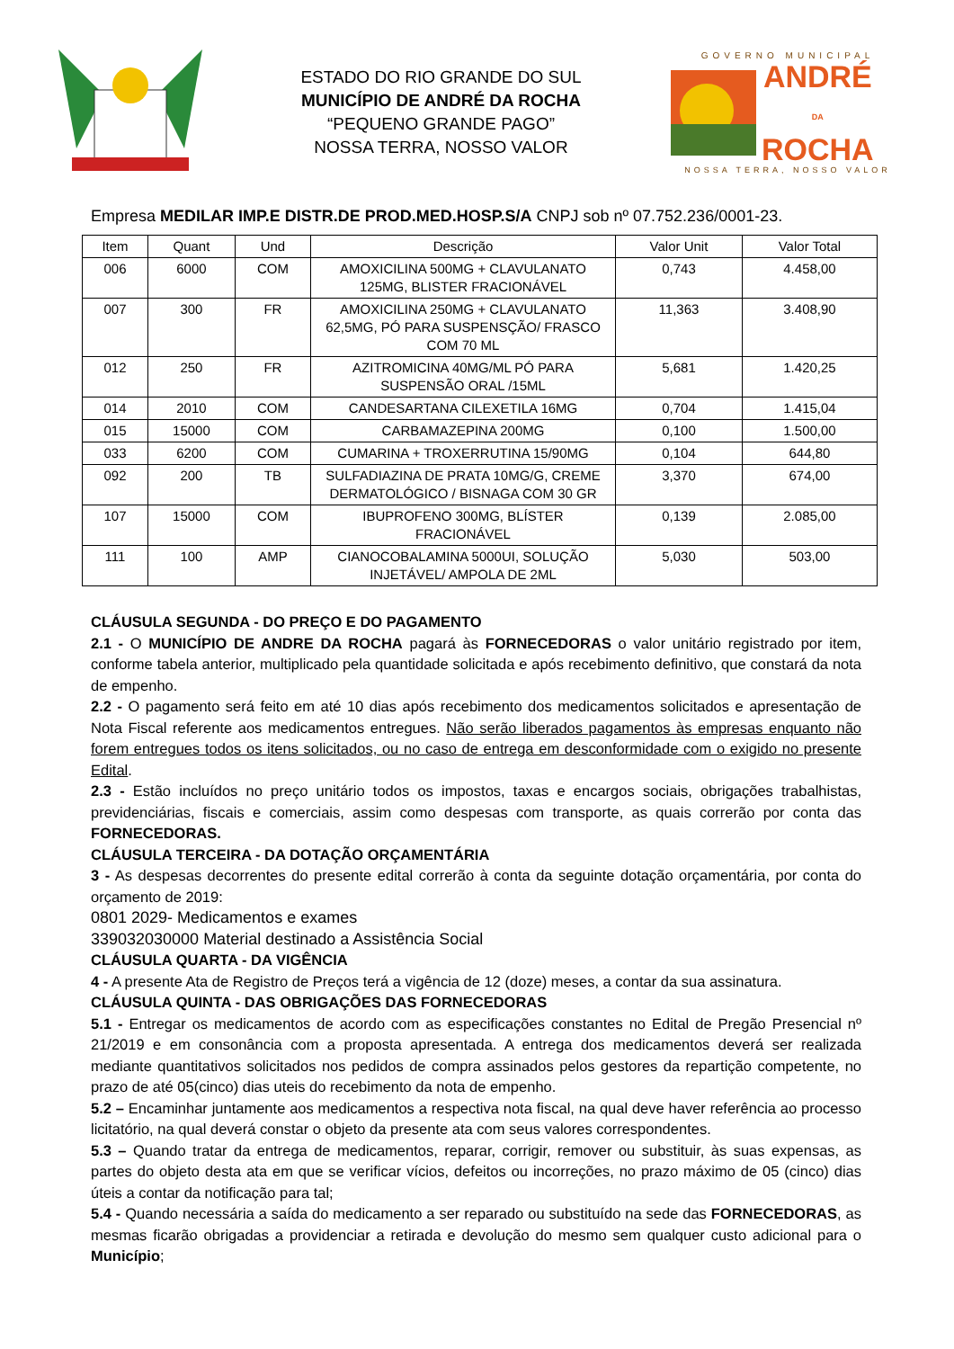ESTADO DO RIO GRANDE DO SUL
MUNICÍPIO DE ANDRÉ DA ROCHA
“PEQUENO GRANDE PAGO”
NOSSA TERRA, NOSSO VALOR
GOVERNO MUNICIPAL
ANDRÉ
DA
ROCHA
NOSSA TERRA, NOSSO VALOR
Empresa MEDILAR IMP.E DISTR.DE PROD.MED.HOSP.S/A CNPJ sob nº 07.752.236/0001-23.
| Item | Quant | Und | Descrição | Valor Unit | Valor Total |
| --- | --- | --- | --- | --- | --- |
| 006 | 6000 | COM | AMOXICILINA 500MG + CLAVULANATO 125MG, BLISTER FRACIONÁVEL | 0,743 | 4.458,00 |
| 007 | 300 | FR | AMOXICILINA 250MG + CLAVULANATO 62,5MG, PÓ PARA SUSPENSÇÃO/ FRASCO COM 70 ML | 11,363 | 3.408,90 |
| 012 | 250 | FR | AZITROMICINA 40MG/ML PÓ PARA SUSPENSÃO ORAL /15ML | 5,681 | 1.420,25 |
| 014 | 2010 | COM | CANDESARTANA CILEXETILA 16MG | 0,704 | 1.415,04 |
| 015 | 15000 | COM | CARBAMAZEPINA 200MG | 0,100 | 1.500,00 |
| 033 | 6200 | COM | CUMARINA + TROXERRUTINA 15/90MG | 0,104 | 644,80 |
| 092 | 200 | TB | SULFADIAZINA DE PRATA 10MG/G, CREME DERMATOLÓGICO / BISNAGA COM 30 GR | 3,370 | 674,00 |
| 107 | 15000 | COM | IBUPROFENO 300MG, BLÍSTER FRACIONÁVEL | 0,139 | 2.085,00 |
| 111 | 100 | AMP | CIANOCOBALAMINA 5000UI, SOLUÇÃO INJETÁVEL/ AMPOLA DE 2ML | 5,030 | 503,00 |
CLÁUSULA SEGUNDA - DO PREÇO E DO PAGAMENTO
2.1 - O MUNICÍPIO DE ANDRE DA ROCHA pagará às FORNECEDORAS o valor unitário registrado por item, conforme tabela anterior, multiplicado pela quantidade solicitada e após recebimento definitivo, que constará da nota de empenho.
2.2 - O pagamento será feito em até 10 dias após recebimento dos medicamentos solicitados e apresentação de Nota Fiscal referente aos medicamentos entregues. Não serão liberados pagamentos às empresas enquanto não forem entregues todos os itens solicitados, ou no caso de entrega em desconformidade com o exigido no presente Edital.
2.3 - Estão incluídos no preço unitário todos os impostos, taxas e encargos sociais, obrigações trabalhistas, previdenciárias, fiscais e comerciais, assim como despesas com transporte, as quais correrão por conta das FORNECEDORAS.
CLÁUSULA TERCEIRA - DA DOTAÇÃO ORÇAMENTÁRIA
3 - As despesas decorrentes do presente edital correrão à conta da seguinte dotação orçamentária, por conta do orçamento de 2019:
0801 2029- Medicamentos e exames
339032030000 Material destinado a Assistência Social
CLÁUSULA QUARTA - DA VIGÊNCIA
4 - A presente Ata de Registro de Preços terá a vigência de 12 (doze) meses, a contar da sua assinatura.
CLÁUSULA QUINTA - DAS OBRIGAÇÕES DAS FORNECEDORAS
5.1 - Entregar os medicamentos de acordo com as especificações constantes no Edital de Pregão Presencial nº 21/2019 e em consonância com a proposta apresentada. A entrega dos medicamentos deverá ser realizada mediante quantitativos solicitados nos pedidos de compra assinados pelos gestores da repartição competente, no prazo de até 05(cinco) dias uteis do recebimento da nota de empenho.
5.2 – Encaminhar juntamente aos medicamentos a respectiva nota fiscal, na qual deve haver referência ao processo licitatório, na qual deverá constar o objeto da presente ata com seus valores correspondentes.
5.3 – Quando tratar da entrega de medicamentos, reparar, corrigir, remover ou substituir, às suas expensas, as partes do objeto desta ata em que se verificar vícios, defeitos ou incorreções, no prazo máximo de 05 (cinco) dias úteis a contar da notificação para tal;
5.4 - Quando necessária a saída do medicamento a ser reparado ou substituído na sede das FORNECEDORAS, as mesmas ficarão obrigadas a providenciar a retirada e devolução do mesmo sem qualquer custo adicional para o Município;